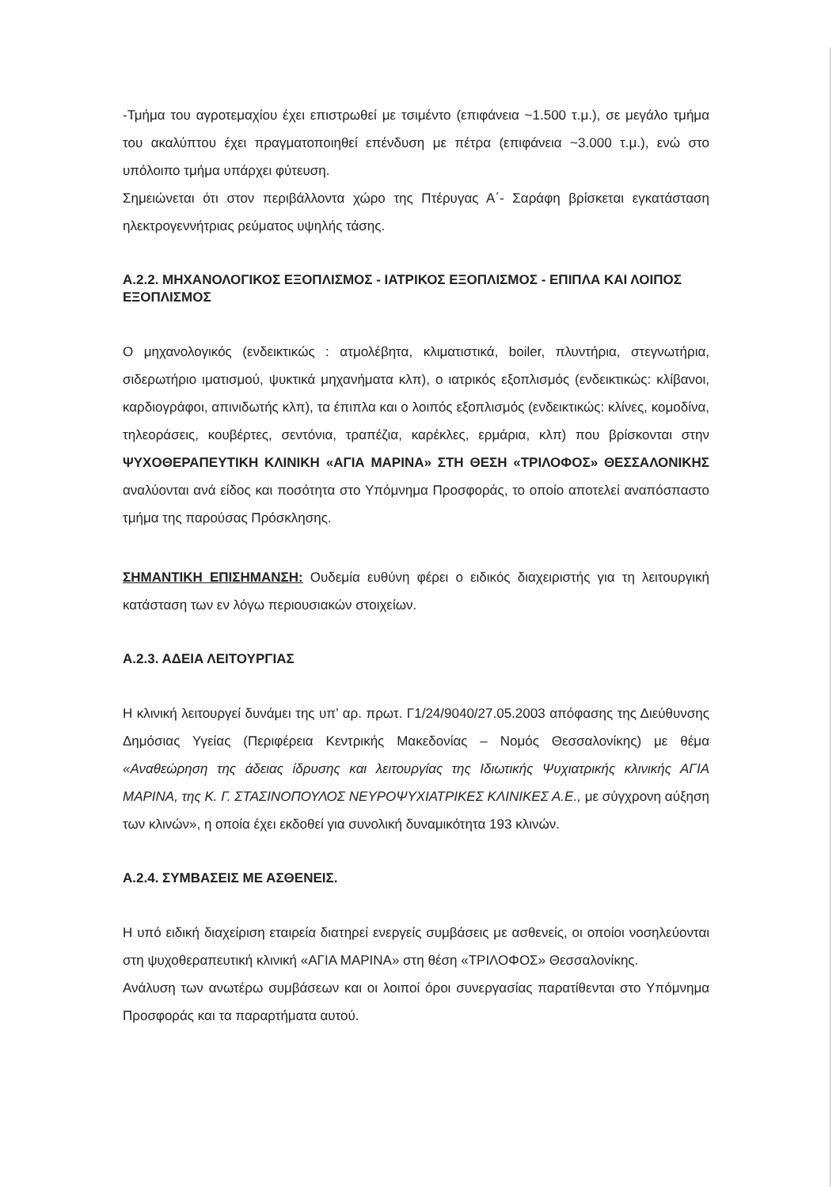-Τμήμα του αγροτεμαχίου έχει επιστρωθεί με τσιμέντο (επιφάνεια ~1.500 τ.μ.), σε μεγάλο τμήμα του ακαλύπτου έχει πραγματοποιηθεί επένδυση με πέτρα (επιφάνεια ~3.000 τ.μ.), ενώ στο υπόλοιπο τμήμα υπάρχει φύτευση.
Σημειώνεται ότι στον περιβάλλοντα χώρο της Πτέρυγας Α΄- Σαράφη βρίσκεται εγκατάσταση ηλεκτρογεννήτριας ρεύματος υψηλής τάσης.
Α.2.2. ΜΗΧΑΝΟΛΟΓΙΚΟΣ ΕΞΟΠΛΙΣΜΟΣ - ΙΑΤΡΙΚΟΣ ΕΞΟΠΛΙΣΜΟΣ - ΕΠΙΠΛΑ ΚΑΙ ΛΟΙΠΟΣ ΕΞΟΠΛΙΣΜΟΣ
Ο μηχανολογικός (ενδεικτικώς : ατμολέβητα, κλιματιστικά, boiler, πλυντήρια, στεγνωτήρια, σιδερωτήριο ιματισμού, ψυκτικά μηχανήματα κλπ), ο ιατρικός εξοπλισμός (ενδεικτικώς: κλίβανοι, καρδιογράφοι, απινιδωτής κλπ), τα έπιπλα και ο λοιπός εξοπλισμός (ενδεικτικώς: κλίνες, κομοδίνα, τηλεοράσεις, κουβέρτες, σεντόνια, τραπέζια, καρέκλες, ερμάρια, κλπ) που βρίσκονται στην ΨΥΧΟΘΕΡΑΠΕΥΤΙΚΗ ΚΛΙΝΙΚΗ «ΑΓΙΑ ΜΑΡΙΝΑ» ΣΤΗ ΘΕΣΗ «ΤΡΙΛΟΦΟΣ» ΘΕΣΣΑΛΟΝΙΚΗΣ αναλύονται ανά είδος και ποσότητα στο Υπόμνημα Προσφοράς, το οποίο αποτελεί αναπόσπαστο τμήμα της παρούσας Πρόσκλησης.
ΣΗΜΑΝΤΙΚΗ ΕΠΙΣΗΜΑΝΣΗ: Ουδεμία ευθύνη φέρει ο ειδικός διαχειριστής για τη λειτουργική κατάσταση των εν λόγω περιουσιακών στοιχείων.
Α.2.3. ΑΔΕΙΑ ΛΕΙΤΟΥΡΓΙΑΣ
Η κλινική λειτουργεί δυνάμει της υπ’ αρ. πρωτ. Γ1/24/9040/27.05.2003 απόφασης της Διεύθυνσης Δημόσιας Υγείας (Περιφέρεια Κεντρικής Μακεδονίας – Νομός Θεσσαλονίκης) με θέμα «Αναθεώρηση της άδειας ίδρυσης και λειτουργίας της Ιδιωτικής Ψυχιατρικής κλινικής ΑΓΙΑ ΜΑΡΙΝΑ, της Κ. Γ. ΣΤΑΣΙΝΟΠΟΥΛΟΣ ΝΕΥΡΟΨΥΧΙΑΤΡΙΚΕΣ ΚΛΙΝΙΚΕΣ Α.Ε., με σύγχρονη αύξηση των κλινών», η οποία έχει εκδοθεί για συνολική δυναμικότητα 193 κλινών.
Α.2.4. ΣΥΜΒΑΣΕΙΣ ΜΕ ΑΣΘΕΝΕΙΣ.
Η υπό ειδική διαχείριση εταιρεία διατηρεί ενεργείς συμβάσεις με ασθενείς, οι οποίοι νοσηλεύονται στη ψυχοθεραπευτική κλινική «ΑΓΙΑ ΜΑΡΙΝΑ» στη θέση «ΤΡΙΛΟΦΟΣ» Θεσσαλονίκης.
Ανάλυση των ανωτέρω συμβάσεων και οι λοιποί όροι συνεργασίας παρατίθενται στο Υπόμνημα Προσφοράς και τα παραρτήματα αυτού.